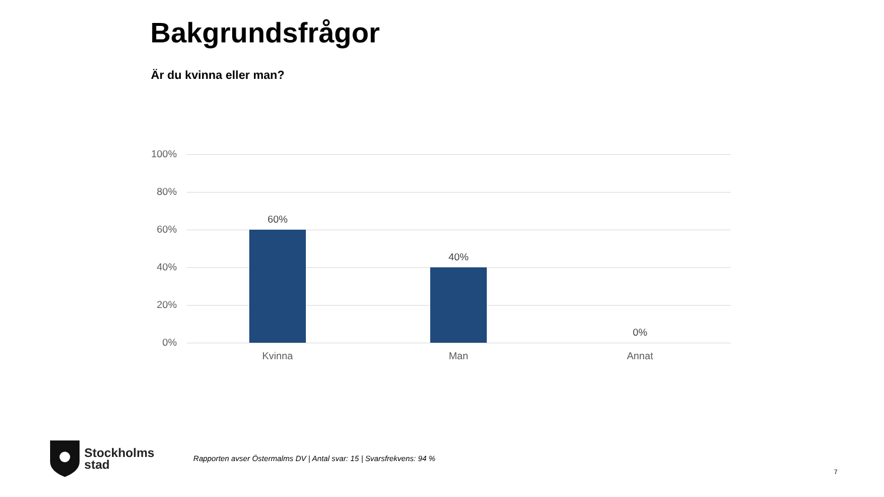Bakgrundsfrågor
Är du kvinna eller man?
100%
80%
60%
40%
20%
0%
60%
40%
0%
Kvinna Man Annat
Stockholms
stad
Rapporten avser Östermalms DV | Antal svar: 15 | Svarsfrekvens: 94 %
7